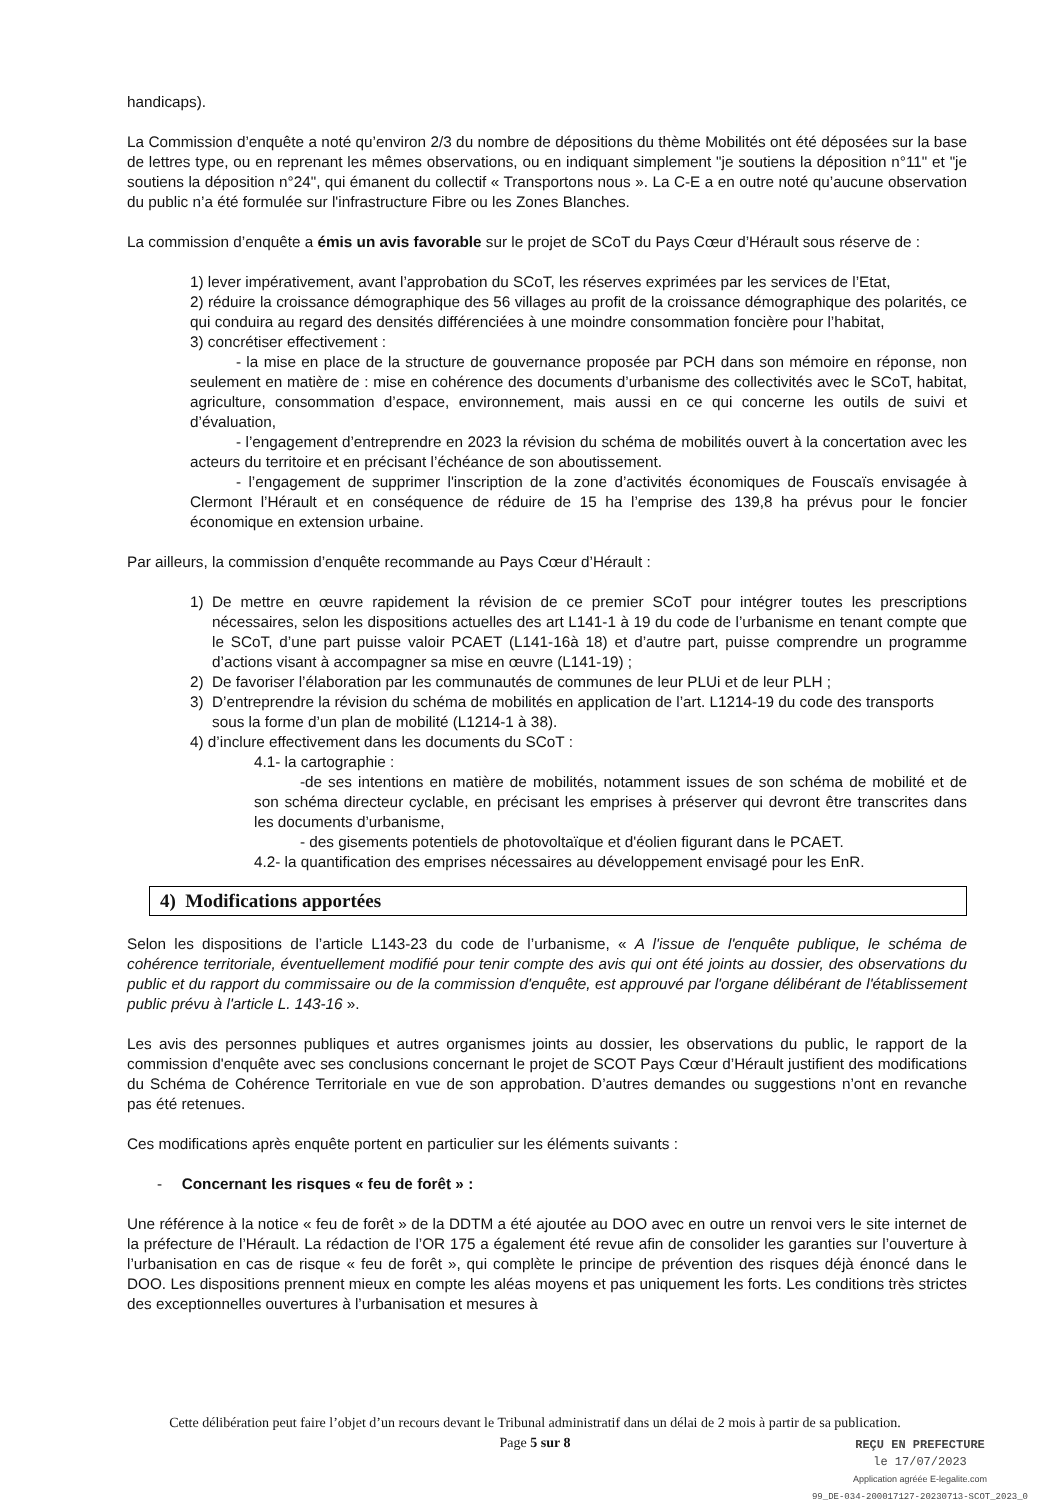handicaps).
La Commission d’enquête a noté qu’environ 2/3 du nombre de dépositions du thème Mobilités ont été déposées sur la base de lettres type, ou en reprenant les mêmes observations, ou en indiquant simplement "je soutiens la déposition n°11" et "je soutiens la déposition n°24", qui émanent du collectif « Transportons nous ». La C-E a en outre noté qu’aucune observation du public n’a été formulée sur l'infrastructure Fibre ou les Zones Blanches.
La commission d’enquête a émis un avis favorable sur le projet de SCoT du Pays Cœur d’Hérault sous réserve de :
1) lever impérativement, avant l’approbation du SCoT, les réserves exprimées par les services de l’Etat,
2) réduire la croissance démographique des 56 villages au profit de la croissance démographique des polarités, ce qui conduira au regard des densités différenciées à une moindre consommation foncière pour l’habitat,
3) concrétiser effectivement :
   - la mise en place de la structure de gouvernance proposée par PCH dans son mémoire en réponse, non seulement en matière de : mise en cohérence des documents d’urbanisme des collectivités avec le SCoT, habitat, agriculture, consommation d’espace, environnement, mais aussi en ce qui concerne les outils de suivi et d’évaluation,
   - l’engagement d’entreprendre en 2023 la révision du schéma de mobilités ouvert à la concertation avec les acteurs du territoire et en précisant l’échéance de son aboutissement.
   - l’engagement de supprimer l'inscription de la zone d’activités économiques de Fouscaïs envisagée à Clermont l’Hérault et en conséquence de réduire de 15 ha l’emprise des 139,8 ha prévus pour le foncier économique en extension urbaine.
Par ailleurs, la commission d’enquête recommande au Pays Cœur d’Hérault :
1) De mettre en œuvre rapidement la révision de ce premier SCoT pour intégrer toutes les prescriptions nécessaires, selon les dispositions actuelles des art L141-1 à 19 du code de l’urbanisme en tenant compte que le SCoT, d’une part puisse valoir PCAET (L141-16à 18) et d’autre part, puisse comprendre un programme d’actions visant à accompagner sa mise en œuvre (L141-19) ;
2) De favoriser l’élaboration par les communautés de communes de leur PLUi et de leur PLH ;
3) D’entreprendre la révision du schéma de mobilités en application de l’art. L1214-19 du code des transports sous la forme d’un plan de mobilité (L1214-1 à 38).
4) d’inclure effectivement dans les documents du SCoT :
4.1- la cartographie :
   -de ses intentions en matière de mobilités, notamment issues de son schéma de mobilité et de son schéma directeur cyclable, en précisant les emprises à préserver qui devront être transcrites dans les documents d’urbanisme,
   - des gisements potentiels de photovoltaïque et d'éolien figurant dans le PCAET.
4.2- la quantification des emprises nécessaires au développement envisagé pour les EnR.
4) Modifications apportées
Selon les dispositions de l’article L143-23 du code de l’urbanisme, « A l'issue de l'enquête publique, le schéma de cohérence territoriale, éventuellement modifié pour tenir compte des avis qui ont été joints au dossier, des observations du public et du rapport du commissaire ou de la commission d'enquête, est approuvé par l'organe délibérant de l'établissement public prévu à l'article L. 143-16 ».
Les avis des personnes publiques et autres organismes joints au dossier, les observations du public, le rapport de la commission d'enquête avec ses conclusions concernant le projet de SCOT Pays Cœur d’Hérault justifient des modifications du Schéma de Cohérence Territoriale en vue de son approbation. D’autres demandes ou suggestions n’ont en revanche pas été retenues.
Ces modifications après enquête portent en particulier sur les éléments suivants :
-  Concernant les risques « feu de forêt » :
Une référence à la notice « feu de forêt » de la DDTM a été ajoutée au DOO avec en outre un renvoi vers le site internet de la préfecture de l’Hérault. La rédaction de l’OR 175 a également été revue afin de consolider les garanties sur l’ouverture à l’urbanisation en cas de risque « feu de forêt », qui complète le principe de prévention des risques déjà énoncé dans le DOO. Les dispositions prennent mieux en compte les aléas moyens et pas uniquement les forts. Les conditions très strictes des exceptionnelles ouvertures à l’urbanisation et mesures à
Cette délibération peut faire l’objet d’un recours devant le Tribunal administratif dans un délai de 2 mois à partir de sa publication.
Page 5 sur 8
REÇU EN PREFECTURE
le 17/07/2023
Application agréée E-legalite.com
99_DE-034-200017127-20230713-SCOT_2023_0